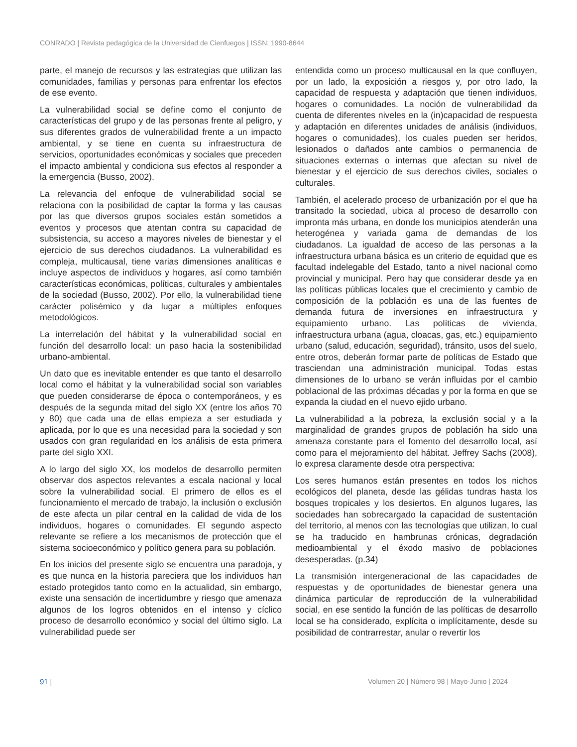CONRADO | Revista pedagógica de la Universidad de Cienfuegos | ISSN: 1990-8644
parte, el manejo de recursos y las estrategias que utilizan las comunidades, familias y personas para enfrentar los efectos de ese evento.
La vulnerabilidad social se define como el conjunto de características del grupo y de las personas frente al peligro, y sus diferentes grados de vulnerabilidad frente a un impacto ambiental, y se tiene en cuenta su infraestructura de servicios, oportunidades económicas y sociales que preceden el impacto ambiental y condiciona sus efectos al responder a la emergencia (Busso, 2002).
La relevancia del enfoque de vulnerabilidad social se relaciona con la posibilidad de captar la forma y las causas por las que diversos grupos sociales están sometidos a eventos y procesos que atentan contra su capacidad de subsistencia, su acceso a mayores niveles de bienestar y el ejercicio de sus derechos ciudadanos. La vulnerabilidad es compleja, multicausal, tiene varias dimensiones analíticas e incluye aspectos de individuos y hogares, así como también características económicas, políticas, culturales y ambientales de la sociedad (Busso, 2002). Por ello, la vulnerabilidad tiene carácter polisémico y da lugar a múltiples enfoques metodológicos.
La interrelación del hábitat y la vulnerabilidad social en función del desarrollo local: un paso hacia la sostenibilidad urbano-ambiental.
Un dato que es inevitable entender es que tanto el desarrollo local como el hábitat y la vulnerabilidad social son variables que pueden considerarse de época o contemporáneos, y es después de la segunda mitad del siglo XX (entre los años 70 y 80) que cada una de ellas empieza a ser estudiada y aplicada, por lo que es una necesidad para la sociedad y son usados con gran regularidad en los análisis de esta primera parte del siglo XXI.
A lo largo del siglo XX, los modelos de desarrollo permiten observar dos aspectos relevantes a escala nacional y local sobre la vulnerabilidad social. El primero de ellos es el funcionamiento el mercado de trabajo, la inclusión o exclusión de este afecta un pilar central en la calidad de vida de los individuos, hogares o comunidades. El segundo aspecto relevante se refiere a los mecanismos de protección que el sistema socioeconómico y político genera para su población.
En los inicios del presente siglo se encuentra una paradoja, y es que nunca en la historia pareciera que los individuos han estado protegidos tanto como en la actualidad, sin embargo, existe una sensación de incertidumbre y riesgo que amenaza algunos de los logros obtenidos en el intenso y cíclico proceso de desarrollo económico y social del último siglo. La vulnerabilidad puede ser
entendida como un proceso multicausal en la que confluyen, por un lado, la exposición a riesgos y, por otro lado, la capacidad de respuesta y adaptación que tienen individuos, hogares o comunidades. La noción de vulnerabilidad da cuenta de diferentes niveles en la (in)capacidad de respuesta y adaptación en diferentes unidades de análisis (individuos, hogares o comunidades), los cuales pueden ser heridos, lesionados o dañados ante cambios o permanencia de situaciones externas o internas que afectan su nivel de bienestar y el ejercicio de sus derechos civiles, sociales o culturales.
También, el acelerado proceso de urbanización por el que ha transitado la sociedad, ubica al proceso de desarrollo con impronta más urbana, en donde los municipios atenderán una heterogénea y variada gama de demandas de los ciudadanos. La igualdad de acceso de las personas a la infraestructura urbana básica es un criterio de equidad que es facultad indelegable del Estado, tanto a nivel nacional como provincial y municipal. Pero hay que considerar desde ya en las políticas públicas locales que el crecimiento y cambio de composición de la población es una de las fuentes de demanda futura de inversiones en infraestructura y equipamiento urbano. Las políticas de vivienda, infraestructura urbana (agua, cloacas, gas, etc.) equipamiento urbano (salud, educación, seguridad), tránsito, usos del suelo, entre otros, deberán formar parte de políticas de Estado que trasciendan una administración municipal. Todas estas dimensiones de lo urbano se verán influidas por el cambio poblacional de las próximas décadas y por la forma en que se expanda la ciudad en el nuevo ejido urbano.
La vulnerabilidad a la pobreza, la exclusión social y a la marginalidad de grandes grupos de población ha sido una amenaza constante para el fomento del desarrollo local, así como para el mejoramiento del hábitat. Jeffrey Sachs (2008), lo expresa claramente desde otra perspectiva:
Los seres humanos están presentes en todos los nichos ecológicos del planeta, desde las gélidas tundras hasta los bosques tropicales y los desiertos. En algunos lugares, las sociedades han sobrecargado la capacidad de sustentación del territorio, al menos con las tecnologías que utilizan, lo cual se ha traducido en hambrunas crónicas, degradación medioambiental y el éxodo masivo de poblaciones desesperadas. (p.34)
La transmisión intergeneracional de las capacidades de respuestas y de oportunidades de bienestar genera una dinámica particular de reproducción de la vulnerabilidad social, en ese sentido la función de las políticas de desarrollo local se ha considerado, explícita o implícitamente, desde su posibilidad de contrarrestar, anular o revertir los
91 | Volumen 20 | Número 98 | Mayo-Junio | 2024